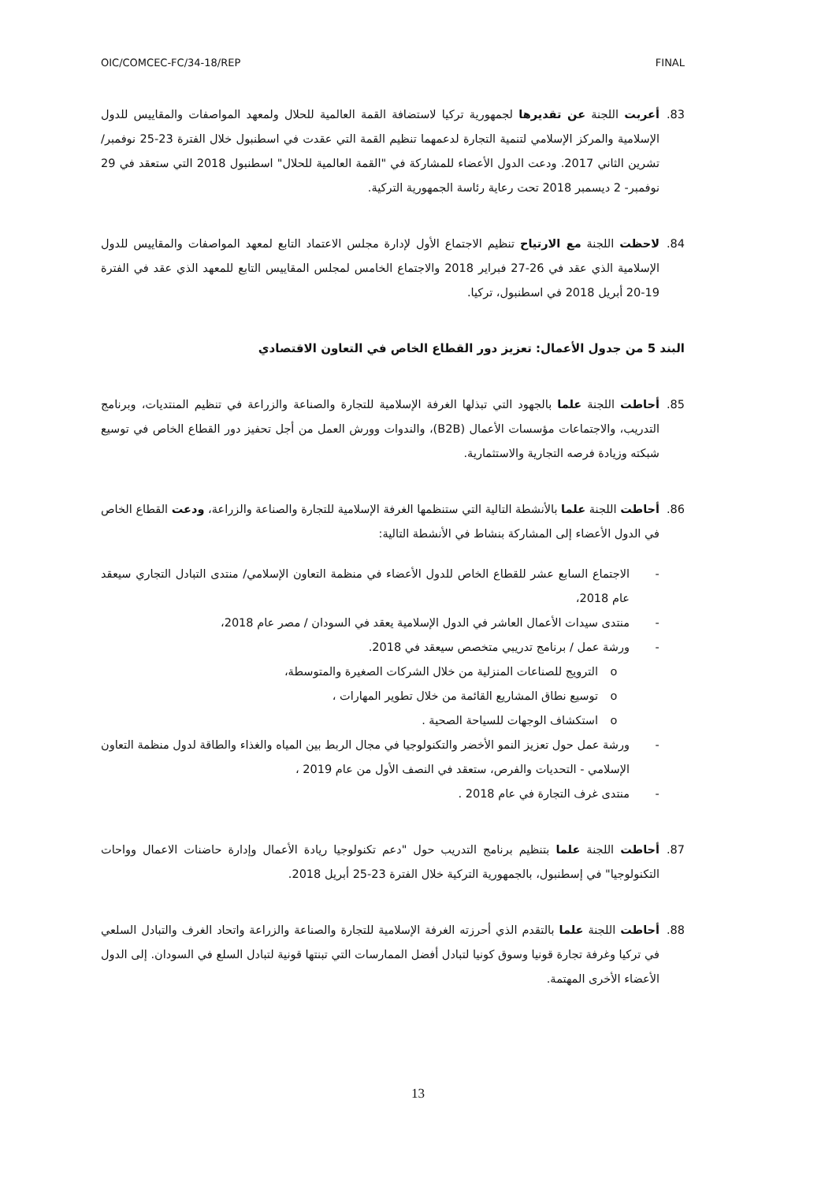OIC/COMCEC-FC/34-18/REP FINAL
83. أعربت اللجنة عن تقديرها لجمهورية تركيا لاستضافة القمة العالمية للحلال ولمعهد المواصفات والمقاييس للدول الإسلامية والمركز الإسلامي لتنمية التجارة لدعمهما تنظيم القمة التي عقدت في اسطنبول خلال الفترة 23-25 نوفمبر/ تشرين الثاني 2017. ودعت الدول الأعضاء للمشاركة في "القمة العالمية للحلال" اسطنبول 2018 التي ستعقد في 29 نوفمبر- 2 ديسمبر 2018 تحت رعاية رئاسة الجمهورية التركية.
84. لاحظت اللجنة مع الارتياح تنظيم الاجتماع الأول لإدارة مجلس الاعتماد التابع لمعهد المواصفات والمقاييس للدول الإسلامية الذي عقد في 26-27 فبراير 2018 والاجتماع الخامس لمجلس المقاييس التابع للمعهد الذي عقد في الفترة 19-20 أبريل 2018 في اسطنبول، تركيا.
البند 5 من جدول الأعمال: تعزيز دور القطاع الخاص في التعاون الاقتصادي
85. أحاطت اللجنة علما بالجهود التي تبذلها الغرفة الإسلامية للتجارة والصناعة والزراعة في تنظيم المنتديات، وبرنامج التدريب، والاجتماعات مؤسسات الأعمال (B2B)، والندوات وورش العمل من أجل تحفيز دور القطاع الخاص في توسيع شبكته وزيادة فرصه التجارية والاستثمارية.
86. أحاطت اللجنة علما بالأنشطة التالية التي ستنظمها الغرفة الإسلامية للتجارة والصناعة والزراعة، ودعت القطاع الخاص في الدول الأعضاء إلى المشاركة بنشاط في الأنشطة التالية:
- الاجتماع السابع عشر للقطاع الخاص للدول الأعضاء في منظمة التعاون الإسلامي/ منتدى التبادل التجاري سيعقد عام 2018،
- منتدى سيدات الأعمال العاشر في الدول الإسلامية يعقد في السودان / مصر عام 2018،
- ورشة عمل / برنامج تدريبي متخصص سيعقد في 2018.
o الترويج للصناعات المنزلية من خلال الشركات الصغيرة والمتوسطة،
o توسيع نطاق المشاريع القائمة من خلال تطوير المهارات ،
o استكشاف الوجهات للسياحة الصحية .
- ورشة عمل حول تعزيز النمو الأخضر والتكنولوجيا في مجال الربط بين المياه والغذاء والطاقة لدول منظمة التعاون الإسلامي - التحديات والفرص، ستعقد في النصف الأول من عام 2019 ،
- منتدى غرف التجارة في عام 2018 .
87. أحاطت اللجنة علما بتنظيم برنامج التدريب حول "دعم تكنولوجيا ريادة الأعمال وإدارة حاضنات الاعمال وواحات التكنولوجيا" في إسطنبول، بالجمهورية التركية خلال الفترة 23-25 أبريل 2018.
88. أحاطت اللجنة علما بالتقدم الذي أحرزته الغرفة الإسلامية للتجارة والصناعة والزراعة واتحاد الغرف والتبادل السلعي في تركيا وغرفة تجارة قونيا وسوق كونيا لتبادل أفضل الممارسات التي تبنتها قونية لتبادل السلع في السودان. إلى الدول الأعضاء الأخرى المهتمة.
13